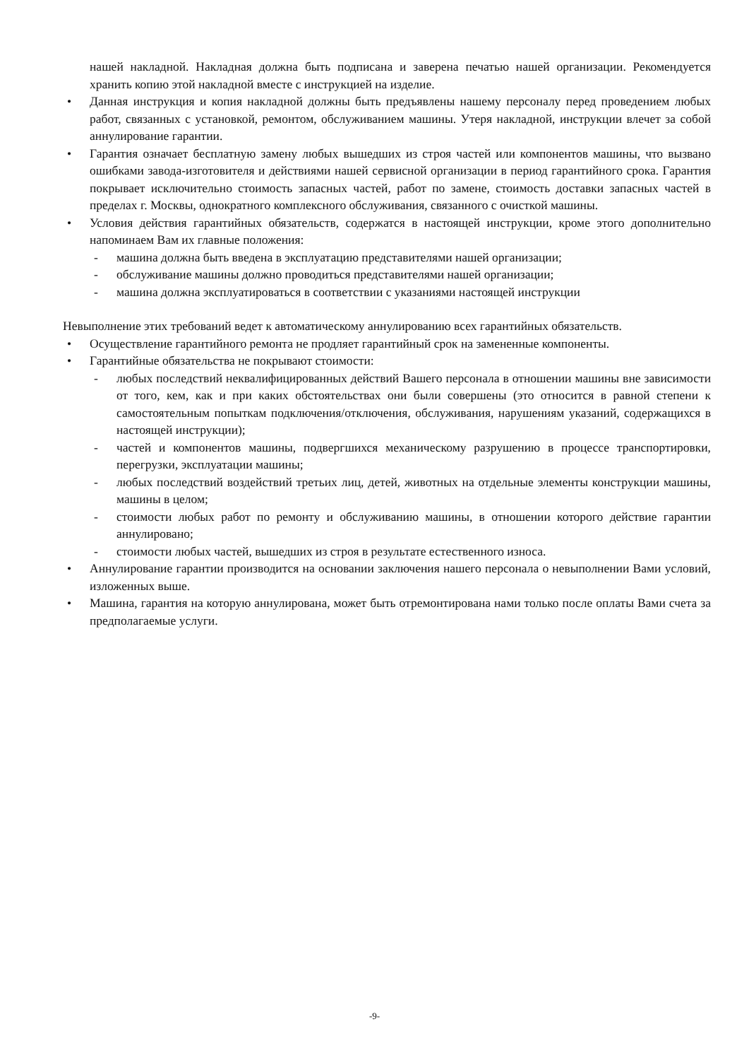нашей накладной. Накладная должна быть подписана и заверена печатью нашей организации. Рекомендуется хранить копию этой накладной вместе с инструкцией на изделие.
• Данная инструкция и копия накладной должны быть предъявлены нашему персоналу перед проведением любых работ, связанных с установкой, ремонтом, обслуживанием машины. Утеря накладной, инструкции влечет за собой аннулирование гарантии.
• Гарантия означает бесплатную замену любых вышедших из строя частей или компонентов машины, что вызвано ошибками завода-изготовителя и действиями нашей сервисной организации в период гарантийного срока. Гарантия покрывает исключительно стоимость запасных частей, работ по замене, стоимость доставки запасных частей в пределах г. Москвы, однократного комплексного обслуживания, связанного с очисткой машины.
• Условия действия гарантийных обязательств, содержатся в настоящей инструкции, кроме этого дополнительно напоминаем Вам их главные положения:
- машина должна быть введена в эксплуатацию представителями нашей организации;
- обслуживание машины должно проводиться представителями нашей организации;
- машина должна эксплуатироваться в соответствии с указаниями настоящей инструкции
Невыполнение этих требований ведет к автоматическому аннулированию всех гарантийных обязательств.
• Осуществление гарантийного ремонта не продляет гарантийный срок на замененные компоненты.
• Гарантийные обязательства не покрывают стоимости:
- любых последствий неквалифицированных действий Вашего персонала в отношении машины вне зависимости от того, кем, как и при каких обстоятельствах они были совершены (это относится в равной степени к самостоятельным попыткам подключения/отключения, обслуживания, нарушениям указаний, содержащихся в настоящей инструкции);
- частей и компонентов машины, подвергшихся механическому разрушению в процессе транспортировки, перегрузки, эксплуатации машины;
- любых последствий воздействий третьих лиц, детей, животных на отдельные элементы конструкции машины, машины в целом;
- стоимости любых работ по ремонту и обслуживанию машины, в отношении которого действие гарантии аннулировано;
- стоимости любых частей, вышедших из строя в результате естественного износа.
• Аннулирование гарантии производится на основании заключения нашего персонала о невыполнении Вами условий, изложенных выше.
• Машина, гарантия на которую аннулирована, может быть отремонтирована нами только после оплаты Вами счета за предполагаемые услуги.
-9-